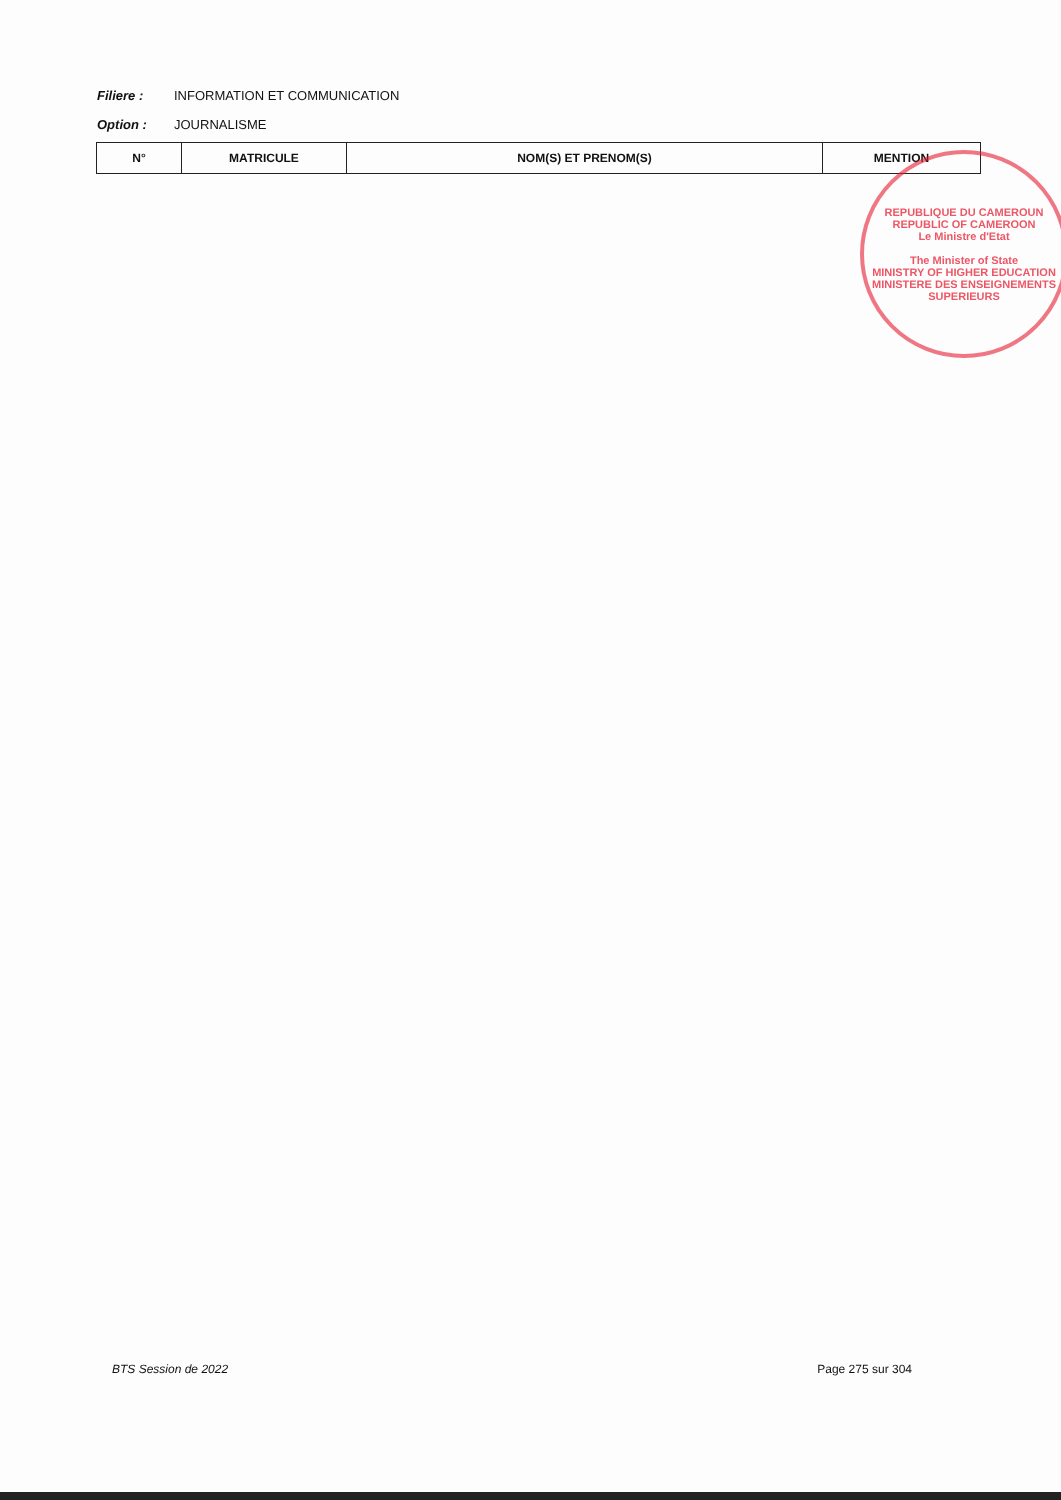Filiere : INFORMATION ET COMMUNICATION
Option : JOURNALISME
| N° | MATRICULE | NOM(S) ET PRENOM(S) | MENTION |
| --- | --- | --- | --- |
REPUBLIQUE DU CAMEROUN
REPUBLIC OF CAMEROON
Le Ministre d'Etat
The Minister of State
MINISTRY OF HIGHER EDUCATION
MINISTERE DES ENSEIGNEMENTS SUPERIEURS
BTS Session de 2022 Page 275 sur 304